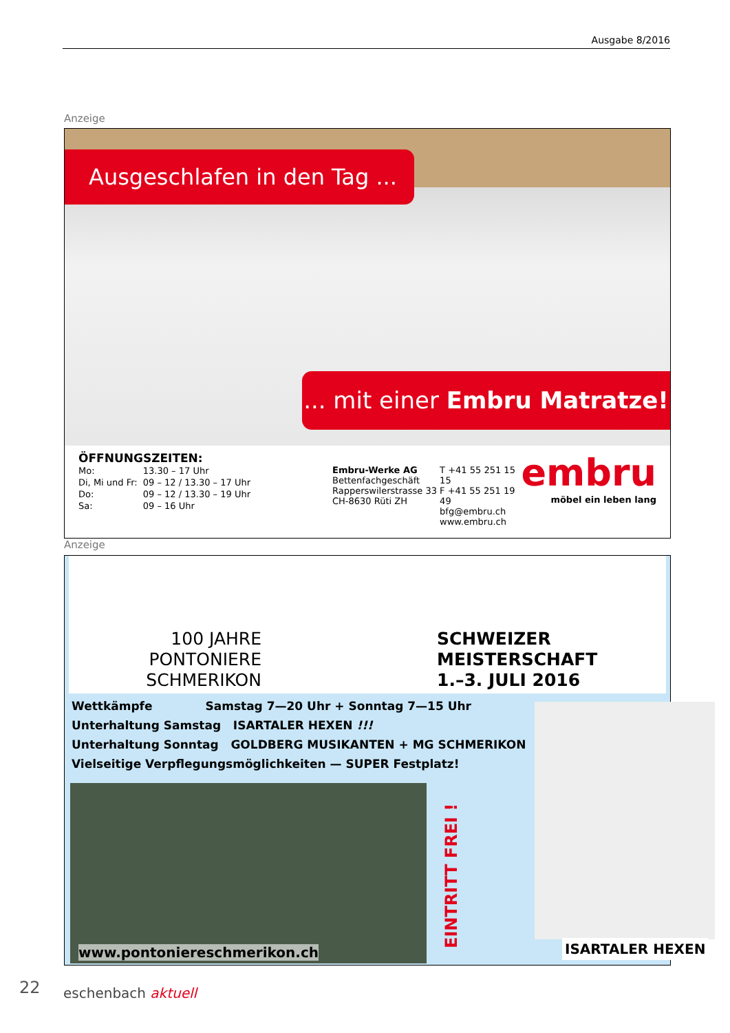Ausgabe 8/2016
Anzeige
Ausgeschlafen in den Tag ...
... mit einer Embru Matratze!
ÖFFNUNGSZEITEN:
| Mo: | 13.30 – 17 Uhr |
| Di, Mi und Fr: | 09 – 12 / 13.30 – 17 Uhr |
| Do: | 09 – 12 / 13.30 – 19 Uhr |
| Sa: | 09 – 16 Uhr |
Embru-Werke AG
Bettenfachgeschäft
Rapperswilerstrasse 33
CH-8630 Rüti ZH
T +41 55 251 15 15
F +41 55 251 19 49
bfg@embru.ch
www.embru.ch
embru
möbel ein leben lang
Anzeige
100 JAHRE
PONTONIERE
SCHMERIKON
SCHWEIZER
MEISTERSCHAFT
1.–3. JULI 2016
Wettkämpfe Samstag 7—20 Uhr + Sonntag 7—15 Uhr
Unterhaltung Samstag ISARTALER HEXEN !!!
Unterhaltung Sonntag GOLDBERG MUSIKANTEN + MG SCHMERIKON
Vielseitige Verpflegungsmöglichkeiten — SUPER Festplatz!
www.pontoniereschmerikon.ch
EINTRITT FREI !
ISARTALER HEXEN
22 eschenbach aktuell